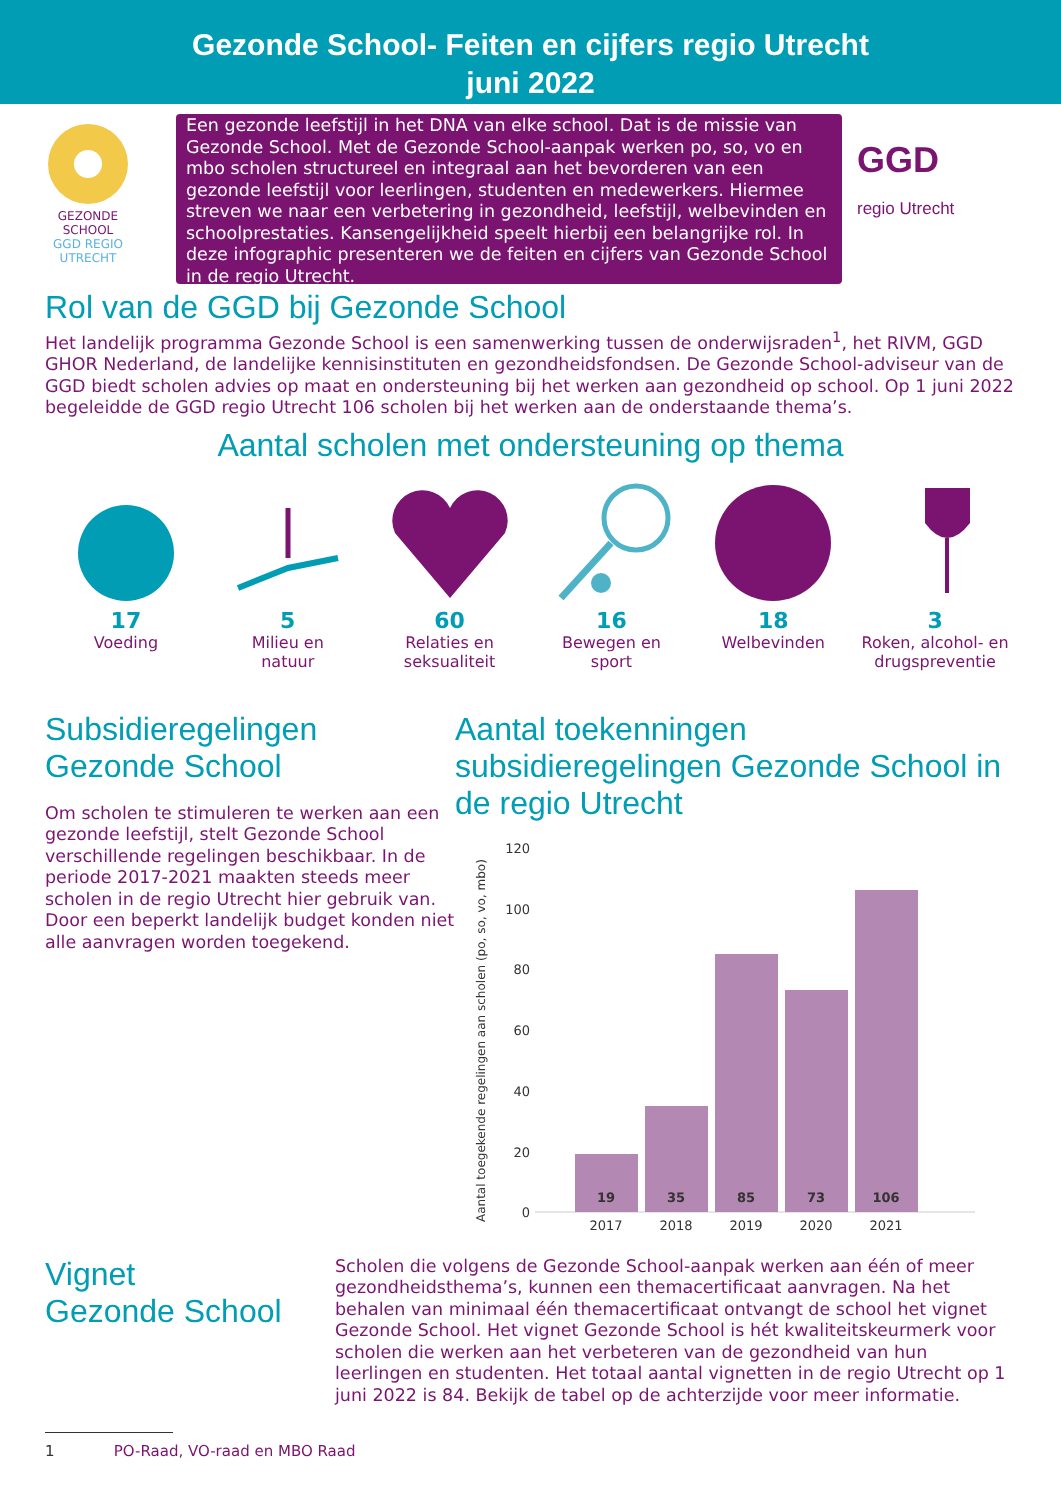Gezonde School- Feiten en cijfers regio Utrecht
juni 2022
GEZONDE
SCHOOL
GGD REGIO
UTRECHT
Een gezonde leefstijl in het DNA van elke school. Dat is de missie van Gezonde School. Met de Gezonde School-aanpak werken po, so, vo en mbo scholen structureel en integraal aan het bevorderen van een gezonde leefstijl voor leerlingen, studenten en medewerkers. Hiermee streven we naar een verbetering in gezondheid, leefstijl, welbevinden en schoolprestaties. Kansengelijkheid speelt hierbij een belangrijke rol. In deze infographic presenteren we de feiten en cijfers van Gezonde School in de regio Utrecht.
GGD
regio Utrecht
Rol van de GGD bij Gezonde School
Het landelijk programma Gezonde School is een samenwerking tussen de onderwijsraden<sup>1</sup>, het RIVM, GGD GHOR Nederland, de landelijke kennisinstituten en gezondheidsfondsen. De Gezonde School-adviseur van de GGD biedt scholen advies op maat en ondersteuning bij het werken aan gezondheid op school. Op 1 juni 2022 begeleidde de GGD regio Utrecht 106 scholen bij het werken aan de onderstaande thema’s.
Aantal scholen met ondersteuning op thema
17
Voeding
5
Milieu en
natuur
60
Relaties en
seksualiteit
16
Bewegen en
sport
18
Welbevinden
3
Roken, alcohol- en
drugspreventie
Subsidieregelingen
Gezonde School
Om scholen te stimuleren te werken aan een gezonde leefstijl, stelt Gezonde School verschillende regelingen beschikbaar. In de periode 2017-2021 maakten steeds meer scholen in de regio Utrecht hier gebruik van. Door een beperkt landelijk budget konden niet alle aanvragen worden toegekend.
Aantal toekenningen subsidieregelingen Gezonde School in de regio Utrecht
Aantal toegekende regelingen aan scholen (po, so, vo, mbo)
0
20
40
60
80
100
120
19
35
85
73
106
2017
2018
2019
2020
2021
Vignet
Gezonde School
Scholen die volgens de Gezonde School-aanpak werken aan één of meer gezondheidsthema’s, kunnen een themacertificaat aanvragen. Na het behalen van minimaal één themacertificaat ontvangt de school het vignet Gezonde School. Het vignet Gezonde School is hét kwaliteitskeurmerk voor scholen die werken aan het verbeteren van de gezondheid van hun leerlingen en studenten. Het totaal aantal vignetten in de regio Utrecht op 1 juni 2022 is 84. Bekijk de tabel op de achterzijde voor meer informatie.
1 PO-Raad, VO-raad en MBO Raad